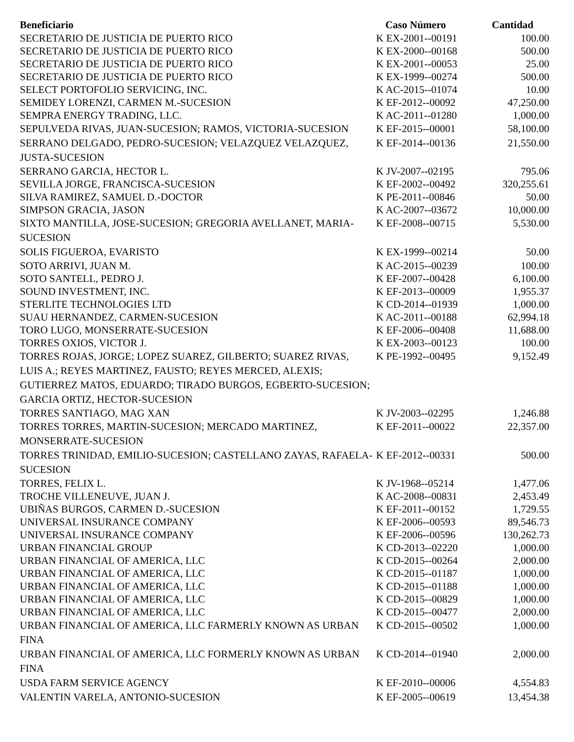| Beneficiario | Caso Número | Cantidad |
| --- | --- | --- |
| SECRETARIO DE JUSTICIA DE PUERTO RICO | K EX-2001--00191 | 100.00 |
| SECRETARIO DE JUSTICIA DE PUERTO RICO | K EX-2000--00168 | 500.00 |
| SECRETARIO DE JUSTICIA DE PUERTO RICO | K EX-2001--00053 | 25.00 |
| SECRETARIO DE JUSTICIA DE PUERTO RICO | K EX-1999--00274 | 500.00 |
| SELECT PORTOFOLIO SERVICING, INC. | K AC-2015--01074 | 10.00 |
| SEMIDEY LORENZI, CARMEN M.-SUCESION | K EF-2012--00092 | 47,250.00 |
| SEMPRA ENERGY TRADING, LLC. | K AC-2011--01280 | 1,000.00 |
| SEPULVEDA RIVAS, JUAN-SUCESION; RAMOS, VICTORIA-SUCESION | K EF-2015--00001 | 58,100.00 |
| SERRANO DELGADO, PEDRO-SUCESION; VELAZQUEZ VELAZQUEZ, JUSTA-SUCESION | K EF-2014--00136 | 21,550.00 |
| SERRANO GARCIA, HECTOR L. | K JV-2007--02195 | 795.06 |
| SEVILLA JORGE, FRANCISCA-SUCESION | K EF-2002--00492 | 320,255.61 |
| SILVA RAMIREZ, SAMUEL D.-DOCTOR | K PE-2011--00846 | 50.00 |
| SIMPSON GRACIA, JASON | K AC-2007--03672 | 10,000.00 |
| SIXTO MANTILLA, JOSE-SUCESION; GREGORIA AVELLANET, MARIA-SUCESION | K EF-2008--00715 | 5,530.00 |
| SOLIS FIGUEROA, EVARISTO | K EX-1999--00214 | 50.00 |
| SOTO ARRIVI, JUAN M. | K AC-2015--00239 | 100.00 |
| SOTO SANTELL, PEDRO J. | K EF-2007--00428 | 6,100.00 |
| SOUND INVESTMENT, INC. | K EF-2013--00009 | 1,955.37 |
| STERLITE TECHNOLOGIES LTD | K CD-2014--01939 | 1,000.00 |
| SUAU HERNANDEZ, CARMEN-SUCESION | K AC-2011--00188 | 62,994.18 |
| TORO LUGO, MONSERRATE-SUCESION | K EF-2006--00408 | 11,688.00 |
| TORRES OXIOS, VICTOR J. | K EX-2003--00123 | 100.00 |
| TORRES ROJAS, JORGE; LOPEZ SUAREZ, GILBERTO; SUAREZ RIVAS, LUIS A.; REYES MARTINEZ, FAUSTO; REYES MERCED, ALEXIS; GUTIERREZ MATOS, EDUARDO; TIRADO BURGOS, EGBERTO-SUCESION; GARCIA ORTIZ, HECTOR-SUCESION | K PE-1992--00495 | 9,152.49 |
| TORRES SANTIAGO, MAG XAN | K JV-2003--02295 | 1,246.88 |
| TORRES TORRES, MARTIN-SUCESION; MERCADO MARTINEZ, MONSERRATE-SUCESION | K EF-2011--00022 | 22,357.00 |
| TORRES TRINIDAD, EMILIO-SUCESION; CASTELLANO ZAYAS, RAFAELA-SUCESION | K EF-2012--00331 | 500.00 |
| TORRES, FELIX L. | K JV-1968--05214 | 1,477.06 |
| TROCHE VILLENEUVE, JUAN J. | K AC-2008--00831 | 2,453.49 |
| UBIÑAS BURGOS, CARMEN D.-SUCESION | K EF-2011--00152 | 1,729.55 |
| UNIVERSAL INSURANCE COMPANY | K EF-2006--00593 | 89,546.73 |
| UNIVERSAL INSURANCE COMPANY | K EF-2006--00596 | 130,262.73 |
| URBAN FINANCIAL GROUP | K CD-2013--02220 | 1,000.00 |
| URBAN FINANCIAL OF AMERICA, LLC | K CD-2015--00264 | 2,000.00 |
| URBAN FINANCIAL OF AMERICA, LLC | K CD-2015--01187 | 1,000.00 |
| URBAN FINANCIAL OF AMERICA, LLC | K CD-2015--01188 | 1,000.00 |
| URBAN FINANCIAL OF AMERICA, LLC | K CD-2015--00829 | 1,000.00 |
| URBAN FINANCIAL OF AMERICA, LLC | K CD-2015--00477 | 2,000.00 |
| URBAN FINANCIAL OF AMERICA, LLC FARMERLY KNOWN AS URBAN FINA | K CD-2015--00502 | 1,000.00 |
| URBAN FINANCIAL OF AMERICA, LLC FORMERLY KNOWN AS URBAN FINA | K CD-2014--01940 | 2,000.00 |
| USDA FARM SERVICE AGENCY | K EF-2010--00006 | 4,554.83 |
| VALENTIN VARELA, ANTONIO-SUCESION | K EF-2005--00619 | 13,454.38 |